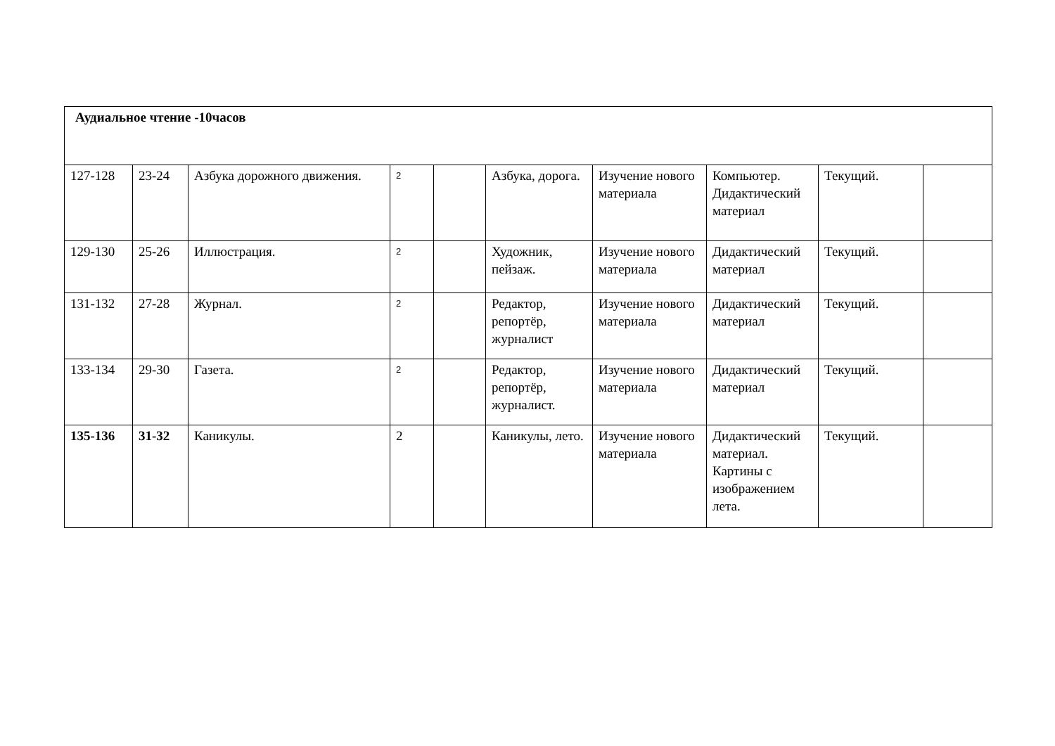| Аудиальное чтение -10часов | | | | | | | | | |
| 127-128 | 23-24 | Азбука дорожного движения. | 2 | | Азбука, дорога. | Изучение нового материала | Компьютер. Дидактический материал | Текущий. | |
| 129-130 | 25-26 | Иллюстрация. | 2 | | Художник, пейзаж. | Изучение нового материала | Дидактический материал | Текущий. | |
| 131-132 | 27-28 | Журнал. | 2 | | Редактор, репортёр, журналист | Изучение нового материала | Дидактический материал | Текущий. | |
| 133-134 | 29-30 | Газета. | 2 | | Редактор, репортёр, журналист. | Изучение нового материала | Дидактический материал | Текущий. | |
| 135-136 | 31-32 | Каникулы. | 2 | | Каникулы, лето. | Изучение нового материала | Дидактический материал. Картины с изображением лета. | Текущий. | |